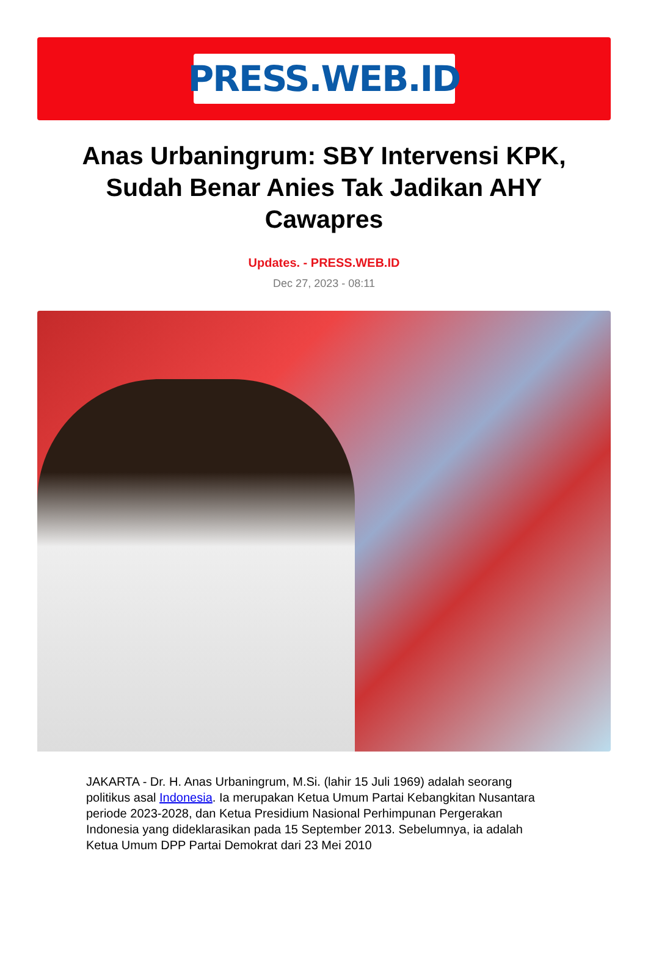PRESS.WEB.ID
Anas Urbaningrum: SBY Intervensi KPK, Sudah Benar Anies Tak Jadikan AHY Cawapres
Updates. - PRESS.WEB.ID
Dec 27, 2023 - 08:11
JAKARTA - Dr. H. Anas Urbaningrum, M.Si. (lahir 15 Juli 1969) adalah seorang politikus asal Indonesia. Ia merupakan Ketua Umum Partai Kebangkitan Nusantara periode 2023-2028, dan Ketua Presidium Nasional Perhimpunan Pergerakan Indonesia yang dideklarasikan pada 15 September 2013. Sebelumnya, ia adalah Ketua Umum DPP Partai Demokrat dari 23 Mei 2010